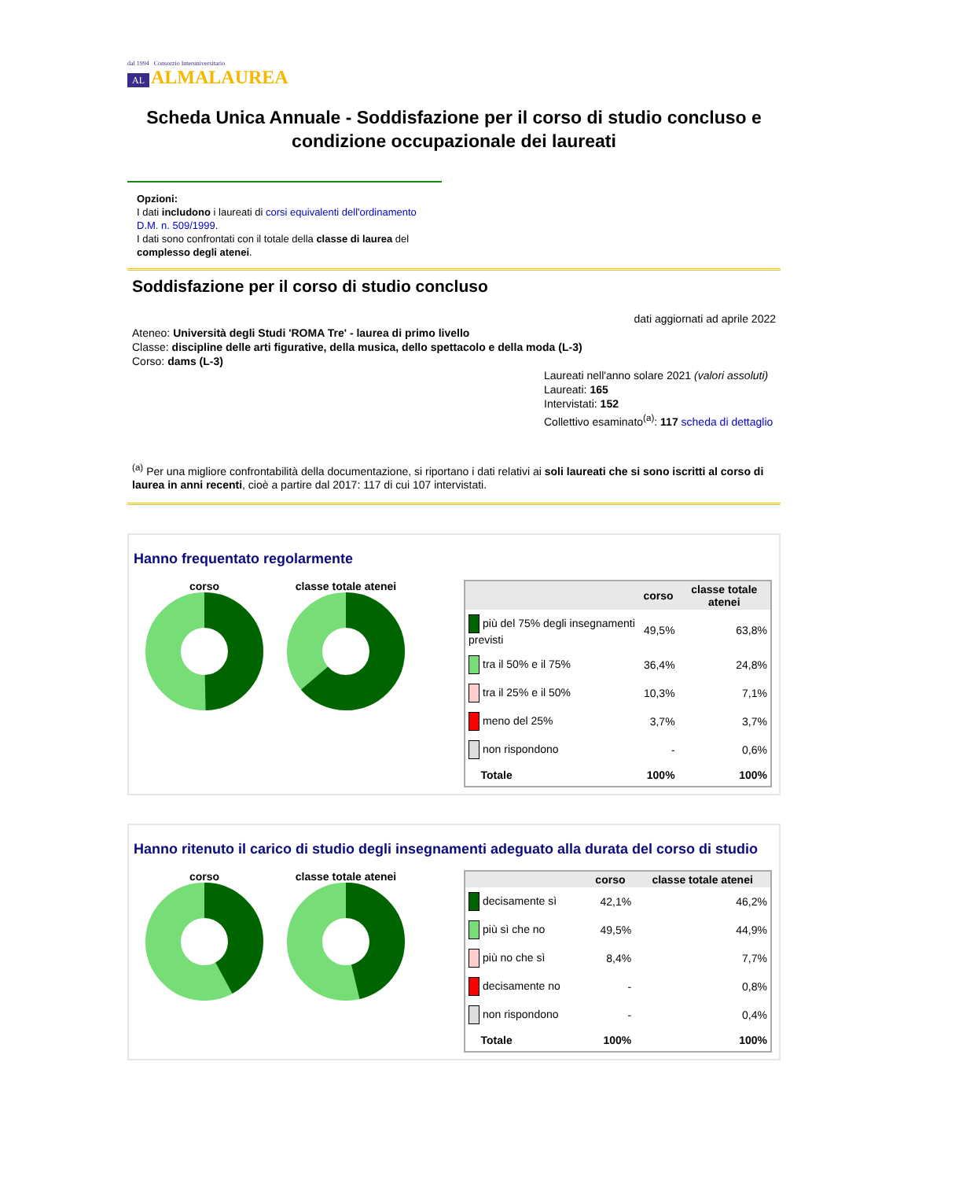dal 1994 Consorzio Interuniversitario
AL ALMALAUREA
Scheda Unica Annuale - Soddisfazione per il corso di studio concluso e condizione occupazionale dei laureati
Opzioni:
I dati includono i laureati di corsi equivalenti dell'ordinamento D.M. n. 509/1999.
I dati sono confrontati con il totale della classe di laurea del complesso degli atenei.
Soddisfazione per il corso di studio concluso
dati aggiornati ad aprile 2022
Ateneo: Università degli Studi 'ROMA Tre' - laurea di primo livello
Classe: discipline delle arti figurative, della musica, dello spettacolo e della moda (L-3)
Corso: dams (L-3)
Laureati nell'anno solare 2021 (valori assoluti)
Laureati: 165
Intervistati: 152
Collettivo esaminato<sup>(a)</sup>: 117 scheda di dettaglio
<sup>(a)</sup> Per una migliore confrontabilità della documentazione, si riportano i dati relativi ai soli laureati che si sono iscritti al corso di laurea in anni recenti, cioè a partire dal 2017: 117 di cui 107 intervistati.
Hanno frequentato regolarmente
corso
classe totale atenei
| | corso | classe totale atenei |
| --- | --- | --- |
| più del 75% degli insegnamenti previsti | 49,5% | 63,8% |
| tra il 50% e il 75% | 36,4% | 24,8% |
| tra il 25% e il 50% | 10,3% | 7,1% |
| meno del 25% | 3,7% | 3,7% |
| non rispondono | - | 0,6% |
| Totale | 100% | 100% |
Hanno ritenuto il carico di studio degli insegnamenti adeguato alla durata del corso di studio
corso
classe totale atenei
| | corso | classe totale atenei |
| --- | --- | --- |
| decisamente sì | 42,1% | 46,2% |
| più sì che no | 49,5% | 44,9% |
| più no che sì | 8,4% | 7,7% |
| decisamente no | - | 0,8% |
| non rispondono | - | 0,4% |
| Totale | 100% | 100% |